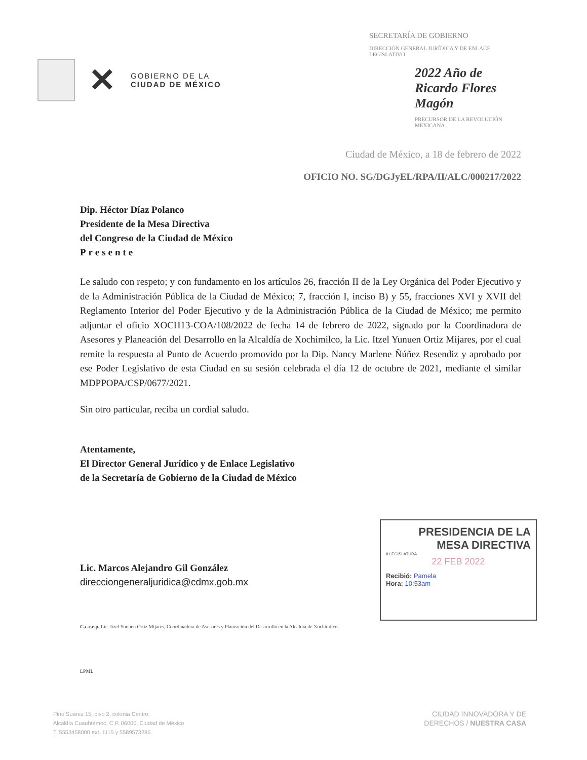✕
GOBIERNO DE LA
CIUDAD DE MÉXICO
SECRETARÍA DE GOBIERNO
DIRECCIÓN GENERAL JURÍDICA Y DE ENLACE LEGISLATIVO
2022 Año de Ricardo Flores Magón
PRECURSOR DE LA REVOLUCIÓN MEXICANA
Ciudad de México, a 18 de febrero de 2022
OFICIO NO. SG/DGJyEL/RPA/II/ALC/000217/2022
Dip. Héctor Díaz Polanco
Presidente de la Mesa Directiva
del Congreso de la Ciudad de México
Presente
Le saludo con respeto; y con fundamento en los artículos 26, fracción II de la Ley Orgánica del Poder Ejecutivo y de la Administración Pública de la Ciudad de México; 7, fracción I, inciso B) y 55, fracciones XVI y XVII del Reglamento Interior del Poder Ejecutivo y de la Administración Pública de la Ciudad de México; me permito adjuntar el oficio XOCH13-COA/108/2022 de fecha 14 de febrero de 2022, signado por la Coordinadora de Asesores y Planeación del Desarrollo en la Alcaldía de Xochimilco, la Lic. Itzel Yunuen Ortiz Mijares, por el cual remite la respuesta al Punto de Acuerdo promovido por la Dip. Nancy Marlene Ñúñez Resendiz y aprobado por ese Poder Legislativo de esta Ciudad en su sesión celebrada el día 12 de octubre de 2021, mediante el similar MDPPOPA/CSP/0677/2021.
Sin otro particular, reciba un cordial saludo.
Atentamente,
El Director General Jurídico y de Enlace Legislativo
de la Secretaría de Gobierno de la Ciudad de México
Lic. Marcos Alejandro Gil González
direcciongeneraljuridica@cdmx.gob.mx
C.c.c.e.p. Lic. Itzel Yunuen Ortiz Mijares, Coordinadora de Asesores y Planeación del Desarrollo en la Alcaldía de Xochimilco.
LPML
PRESIDENCIA DE LA
MESA DIRECTIVA
II LEGISLATURA
22 FEB 2022
Recibió: Pamela
Hora: 10:53am
Pino Suárez 15, piso 2, colonia Centro,
Alcaldía Cuauhtémoc, C.P. 06000, Ciudad de México
T. 5553458000 ext. 1115 y 5589573286
CIUDAD INNOVADORA Y DE
DERECHOS / NUESTRA CASA